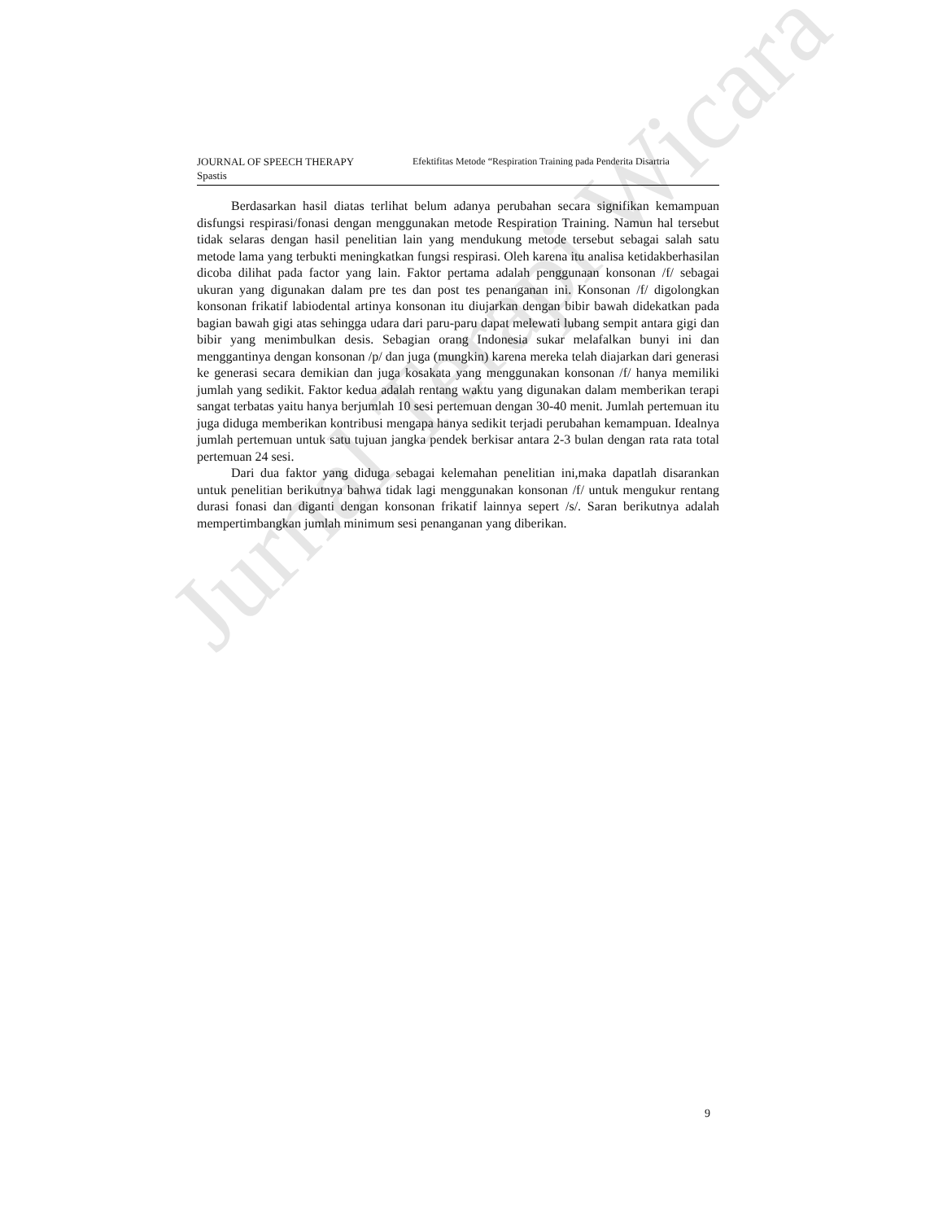Jurnal Terapi Wicara
JOURNAL OF SPEECH THERAPY Efektifitas Metode “Respiration Training pada Penderita Disartria
Spastis
Berdasarkan hasil diatas terlihat belum adanya perubahan secara signifikan kemampuan disfungsi respirasi/fonasi dengan menggunakan metode Respiration Training. Namun hal tersebut tidak selaras dengan hasil penelitian lain yang mendukung metode tersebut sebagai salah satu metode lama yang terbukti meningkatkan fungsi respirasi. Oleh karena itu analisa ketidakberhasilan dicoba dilihat pada factor yang lain. Faktor pertama adalah penggunaan konsonan /f/ sebagai ukuran yang digunakan dalam pre tes dan post tes penanganan ini. Konsonan /f/ digolongkan konsonan frikatif labiodental artinya konsonan itu diujarkan dengan bibir bawah didekatkan pada bagian bawah gigi atas sehingga udara dari paru-paru dapat melewati lubang sempit antara gigi dan bibir yang menimbulkan desis. Sebagian orang Indonesia sukar melafalkan bunyi ini dan menggantinya dengan konsonan /p/ dan juga (mungkin) karena mereka telah diajarkan dari generasi ke generasi secara demikian dan juga kosakata yang menggunakan konsonan /f/ hanya memiliki jumlah yang sedikit. Faktor kedua adalah rentang waktu yang digunakan dalam memberikan terapi sangat terbatas yaitu hanya berjumlah 10 sesi pertemuan dengan 30-40 menit. Jumlah pertemuan itu juga diduga memberikan kontribusi mengapa hanya sedikit terjadi perubahan kemampuan. Idealnya jumlah pertemuan untuk satu tujuan jangka pendek berkisar antara 2-3 bulan dengan rata rata total pertemuan 24 sesi.
Dari dua faktor yang diduga sebagai kelemahan penelitian ini,maka dapatlah disarankan untuk penelitian berikutnya bahwa tidak lagi menggunakan konsonan /f/ untuk mengukur rentang durasi fonasi dan diganti dengan konsonan frikatif lainnya sepert /s/. Saran berikutnya adalah mempertimbangkan jumlah minimum sesi penanganan yang diberikan.
9